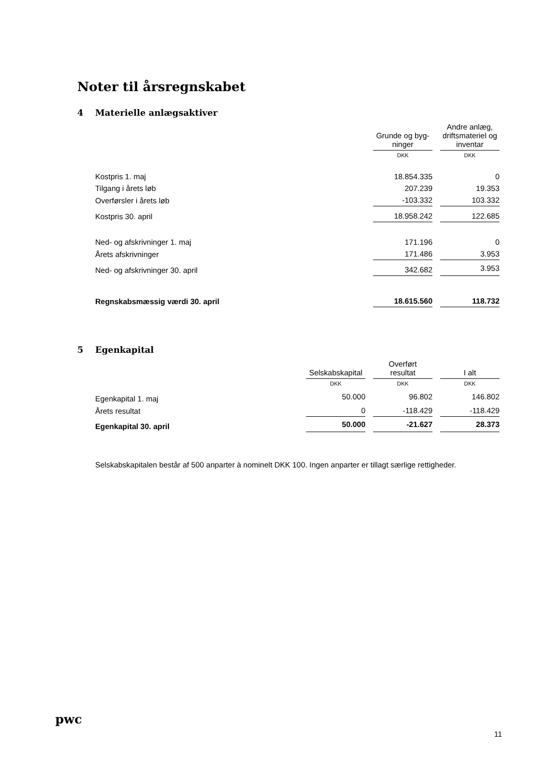Noter til årsregnskabet
4 Materielle anlægsaktiver
| | Grunde og byg- ninger | Andre anlæg, driftsmateriel og inventar |
| | DKK | DKK |
| Kostpris 1. maj | 18.854.335 | 0 |
| Tilgang i årets løb | 207.239 | 19.353 |
| Overførsler i årets løb | -103.332 | 103.332 |
| Kostpris 30. april | 18.958.242 | 122.685 |
| Ned- og afskrivninger 1. maj | 171.196 | 0 |
| Årets afskrivninger | 171.486 | 3.953 |
| Ned- og afskrivninger 30. april | 342.682 | 3.953 |
| Regnskabsmæssig værdi 30. april | 18.615.560 | 118.732 |
5 Egenkapital
| | Selskabskapital | Overført resultat | I alt |
| | DKK | DKK | DKK |
| Egenkapital 1. maj | 50.000 | 96.802 | 146.802 |
| Årets resultat | 0 | -118.429 | -118.429 |
| Egenkapital 30. april | 50.000 | -21.627 | 28.373 |
Selskabskapitalen består af 500 anparter à nominelt DKK 100. Ingen anparter er tillagt særlige rettigheder.
pwc
11